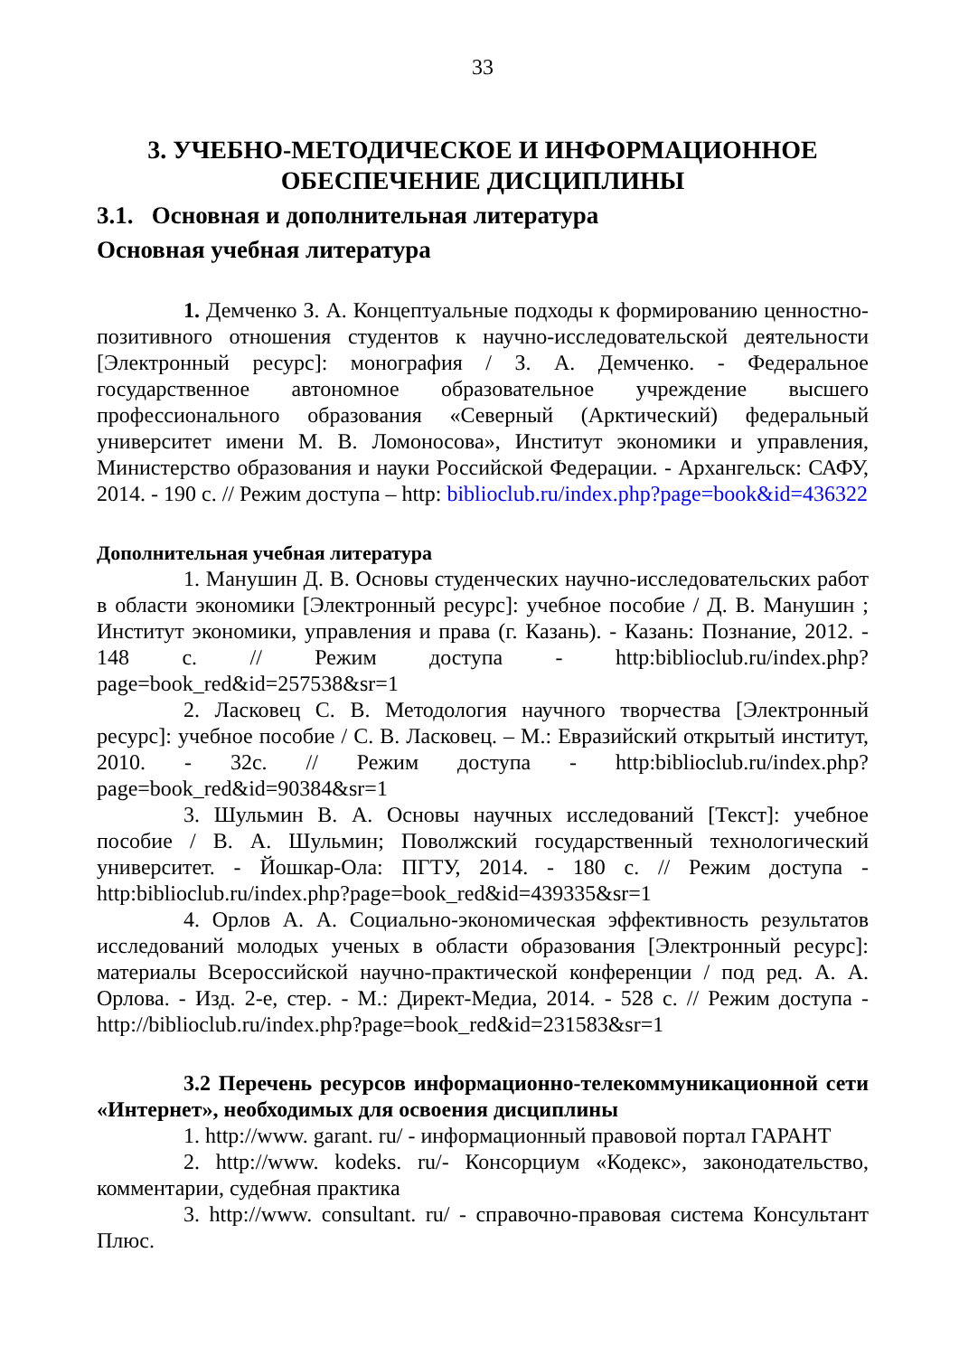33
3. УЧЕБНО-МЕТОДИЧЕСКОЕ И ИНФОРМАЦИОННОЕ ОБЕСПЕЧЕНИЕ ДИСЦИПЛИНЫ
3.1. Основная и дополнительная литература
Основная учебная литература
1. Демченко З. А. Концептуальные подходы к формированию ценностно-позитивного отношения студентов к научно-исследовательской деятельности [Электронный ресурс]: монография / З. А. Демченко. - Федеральное государственное автономное образовательное учреждение высшего профессионального образования «Северный (Арктический) федеральный университет имени М. В. Ломоносова», Институт экономики и управления, Министерство образования и науки Российской Федерации. - Архангельск: САФУ, 2014. - 190 с. // Режим доступа – http: biblioclub.ru/index.php?page=book&id=436322
Дополнительная учебная литература
1. Манушин Д. В. Основы студенческих научно-исследовательских работ в области экономики [Электронный ресурс]: учебное пособие / Д. В. Манушин ; Институт экономики, управления и права (г. Казань). - Казань: Познание, 2012. - 148 с. // Режим доступа - http:biblioclub.ru/index.php?page=book_red&id=257538&sr=1
2. Ласковец С. В. Методология научного творчества [Электронный ресурс]: учебное пособие / С. В. Ласковец. – М.: Евразийский открытый институт, 2010. - 32с. // Режим доступа - http:biblioclub.ru/index.php?page=book_red&id=90384&sr=1
3. Шульмин В. А. Основы научных исследований [Текст]: учебное пособие / В. А. Шульмин; Поволжский государственный технологический университет. - Йошкар-Ола: ПГТУ, 2014. - 180 с. // Режим доступа - http:biblioclub.ru/index.php?page=book_red&id=439335&sr=1
4. Орлов А. А. Социально-экономическая эффективность результатов исследований молодых ученых в области образования [Электронный ресурс]: материалы Всероссийской научно-практической конференции / под ред. А. А. Орлова. - Изд. 2-е, стер. - М.: Директ-Медиа, 2014. - 528 с. // Режим доступа - http://biblioclub.ru/index.php?page=book_red&id=231583&sr=1
3.2 Перечень ресурсов информационно-телекоммуникационной сети «Интернет», необходимых для освоения дисциплины
1. http://www. garant. ru/ - информационный правовой портал ГАРАНТ
2. http://www. kodeks. ru/- Консорциум «Кодекс», законодательство, комментарии, судебная практика
3. http://www. consultant. ru/ - справочно-правовая система Консультант Плюс.